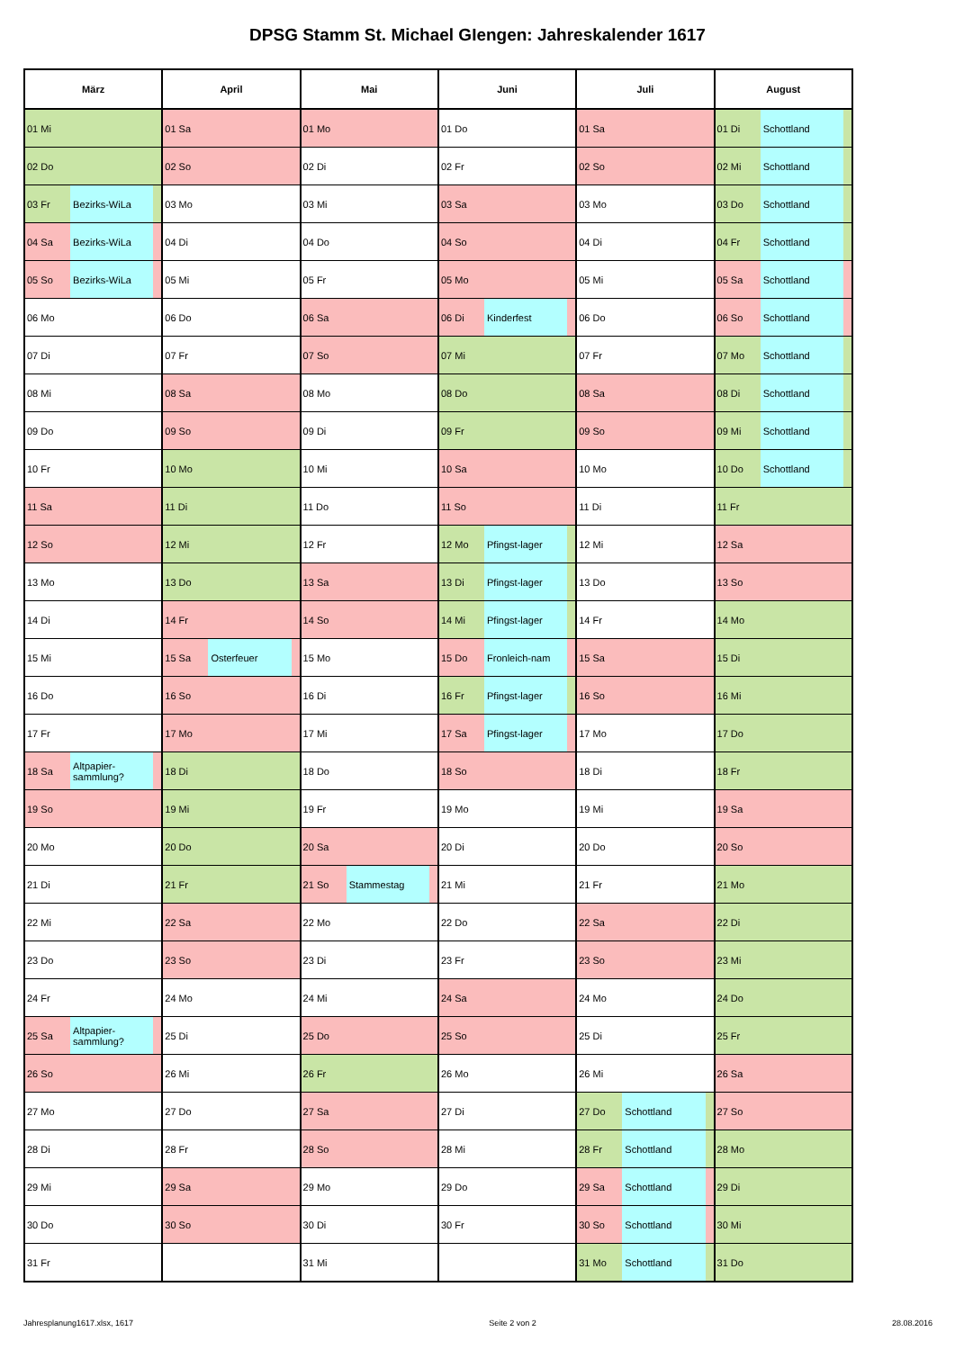DPSG Stamm St. Michael GIengen: Jahreskalender 1617
| März | | | April | | | Mai | | | Juni | | | Juli | | | August | | |
| --- | --- | --- | --- | --- | --- | --- | --- | --- | --- | --- | --- | --- | --- | --- | --- | --- | --- |
| 01 Mi | | | 01 Sa | | | 01 Mo | | | 01 Do | | | 01 Sa | | | 01 Di | Schottland | |
| 02 Do | | | 02 So | | | 02 Di | | | 02 Fr | | | 02 So | | | 02 Mi | Schottland | |
| 03 Fr | Bezirks-WiLa | | 03 Mo | | | 03 Mi | | | 03 Sa | | | 03 Mo | | | 03 Do | Schottland | |
| 04 Sa | Bezirks-WiLa | | 04 Di | | | 04 Do | | | 04 So | | | 04 Di | | | 04 Fr | Schottland | |
| 05 So | Bezirks-WiLa | | 05 Mi | | | 05 Fr | | | 05 Mo | | | 05 Mi | | | 05 Sa | Schottland | |
| 06 Mo | | | 06 Do | | | 06 Sa | | | 06 Di | Kinderfest | | 06 Do | | | 06 So | Schottland | |
| 07 Di | | | 07 Fr | | | 07 So | | | 07 Mi | | | 07 Fr | | | 07 Mo | Schottland | |
| 08 Mi | | | 08 Sa | | | 08 Mo | | | 08 Do | | | 08 Sa | | | 08 Di | Schottland | |
| 09 Do | | | 09 So | | | 09 Di | | | 09 Fr | | | 09 So | | | 09 Mi | Schottland | |
| 10 Fr | | | 10 Mo | | | 10 Mi | | | 10 Sa | | | 10 Mo | | | 10 Do | Schottland | |
| 11 Sa | | | 11 Di | | | 11 Do | | | 11 So | | | 11 Di | | | 11 Fr | | |
| 12 So | | | 12 Mi | | | 12 Fr | | | 12 Mo | Pfingst-lager | | 12 Mi | | | 12 Sa | | |
| 13 Mo | | | 13 Do | | | 13 Sa | | | 13 Di | Pfingst-lager | | 13 Do | | | 13 So | | |
| 14 Di | | | 14 Fr | | | 14 So | | | 14 Mi | Pfingst-lager | | 14 Fr | | | 14 Mo | | |
| 15 Mi | | | 15 Sa | Osterfeuer | | 15 Mo | | | 15 Do | Fronleich-nam | | 15 Sa | | | 15 Di | | |
| 16 Do | | | 16 So | | | 16 Di | | | 16 Fr | Pfingst-lager | | 16 So | | | 16 Mi | | |
| 17 Fr | | | 17 Mo | | | 17 Mi | | | 17 Sa | Pfingst-lager | | 17 Mo | | | 17 Do | | |
| 18 Sa | Altpapier- sammlung? | | 18 Di | | | 18 Do | | | 18 So | | | 18 Di | | | 18 Fr | | |
| 19 So | | | 19 Mi | | | 19 Fr | | | 19 Mo | | | 19 Mi | | | 19 Sa | | |
| 20 Mo | | | 20 Do | | | 20 Sa | | | 20 Di | | | 20 Do | | | 20 So | | |
| 21 Di | | | 21 Fr | | | 21 So | Stammestag | | 21 Mi | | | 21 Fr | | | 21 Mo | | |
| 22 Mi | | | 22 Sa | | | 22 Mo | | | 22 Do | | | 22 Sa | | | 22 Di | | |
| 23 Do | | | 23 So | | | 23 Di | | | 23 Fr | | | 23 So | | | 23 Mi | | |
| 24 Fr | | | 24 Mo | | | 24 Mi | | | 24 Sa | | | 24 Mo | | | 24 Do | | |
| 25 Sa | Altpapier- sammlung? | | 25 Di | | | 25 Do | | | 25 So | | | 25 Di | | | 25 Fr | | |
| 26 So | | | 26 Mi | | | 26 Fr | | | 26 Mo | | | 26 Mi | | | 26 Sa | | |
| 27 Mo | | | 27 Do | | | 27 Sa | | | 27 Di | | | 27 Do | Schottland | | 27 So | | |
| 28 Di | | | 28 Fr | | | 28 So | | | 28 Mi | | | 28 Fr | Schottland | | 28 Mo | | |
| 29 Mi | | | 29 Sa | | | 29 Mo | | | 29 Do | | | 29 Sa | Schottland | | 29 Di | | |
| 30 Do | | | 30 So | | | 30 Di | | | 30 Fr | | | 30 So | Schottland | | 30 Mi | | |
| 31 Fr | | | | | | 31 Mi | | | | | | 31 Mo | Schottland | | 31 Do | | |
Jahresplanung1617.xlsx, 1617 Seite 2 von 2 28.08.2016